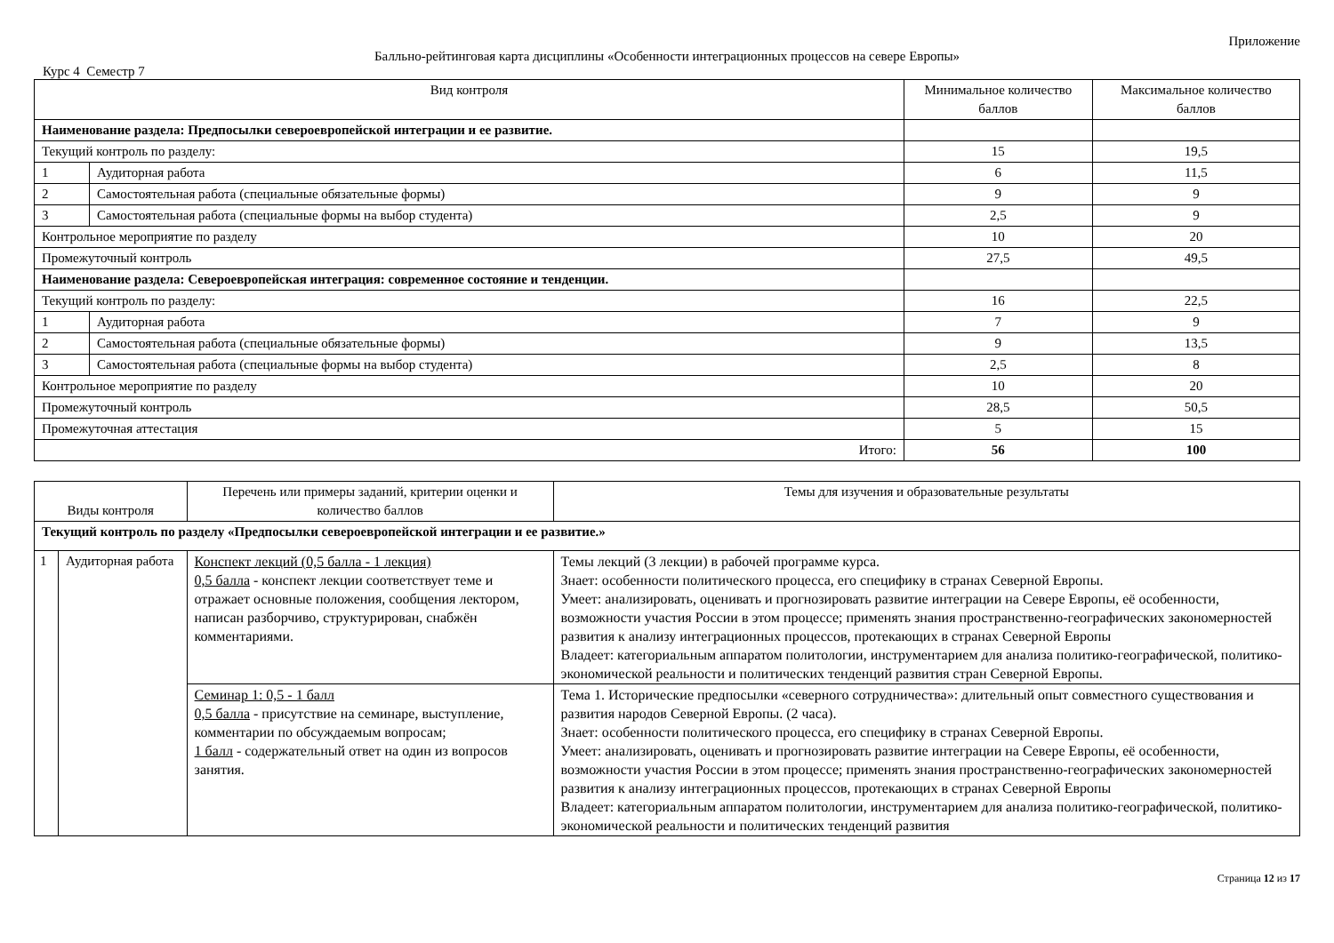Приложение
Балльно-рейтинговая карта дисциплины «Особенности интеграционных процессов на севере Европы»
Курс 4 Семестр 7
| Вид контроля | | Минимальное количество баллов | Максимальное количество баллов |
| --- | --- | --- | --- |
| Наименование раздела: Предпосылки североевропейской интеграции и ее развитие. | | | |
| Текущий контроль по разделу: | | 15 | 19,5 |
| 1 | Аудиторная работа | 6 | 11,5 |
| 2 | Самостоятельная работа (специальные обязательные формы) | 9 | 9 |
| 3 | Самостоятельная работа (специальные формы на выбор студента) | 2,5 | 9 |
| Контрольное мероприятие по разделу | | 10 | 20 |
| Промежуточный контроль | | 27,5 | 49,5 |
| Наименование раздела: Североевропейская интеграция: современное состояние и тенденции. | | | |
| Текущий контроль по разделу: | | 16 | 22,5 |
| 1 | Аудиторная работа | 7 | 9 |
| 2 | Самостоятельная работа (специальные обязательные формы) | 9 | 13,5 |
| 3 | Самостоятельная работа (специальные формы на выбор студента) | 2,5 | 8 |
| Контрольное мероприятие по разделу | | 10 | 20 |
| Промежуточный контроль | | 28,5 | 50,5 |
| Промежуточная аттестация | | 5 | 15 |
| Итого: | | 56 | 100 |
| Виды контроля | | Перечень или примеры заданий, критерии оценки и количество баллов | Темы для изучения и образовательные результаты |
| --- | --- | --- | --- |
| Текущий контроль по разделу «Предпосылки североевропейской интеграции и ее развитие.» | | | |
| 1 | Аудиторная работа | Конспект лекций (0,5 балла - 1 лекция) 0,5 балла - конспект лекции соответствует теме и отражает основные положения, сообщения лектором, написан разборчиво, структурирован, снабжён комментариями. | Темы лекций (3 лекции) в рабочей программе курса. Знает: особенности политического процесса, его специфику в странах Северной Европы. Умеет: анализировать, оценивать и прогнозировать развитие интеграции на Севере Европы, её особенности, возможности участия России в этом процессе; применять знания пространственно-географических закономерностей развития к анализу интеграционных процессов, протекающих в странах Северной Европы Владеет: категориальным аппаратом политологии, инструментарием для анализа политико-географической, политико-экономической реальности и политических тенденций развития стран Северной Европы. |
| | | Семинар 1: 0,5 - 1 балл 0,5 балла - присутствие на семинаре, выступление, комментарии по обсуждаемым вопросам; 1 балл - содержательный ответ на один из вопросов занятия. | Тема 1. Исторические предпосылки «северного сотрудничества»: длительный опыт совместного существования и развития народов Северной Европы. (2 часа). Знает: особенности политического процесса, его специфику в странах Северной Европы. Умеет: анализировать, оценивать и прогнозировать развитие интеграции на Севере Европы, её особенности, возможности участия России в этом процессе; применять знания пространственно-географических закономерностей развития к анализу интеграционных процессов, протекающих в странах Северной Европы Владеет: категориальным аппаратом политологии, инструментарием для анализа политико-географической, политико-экономической реальности и политических тенденций развития |
Страница 12 из 17